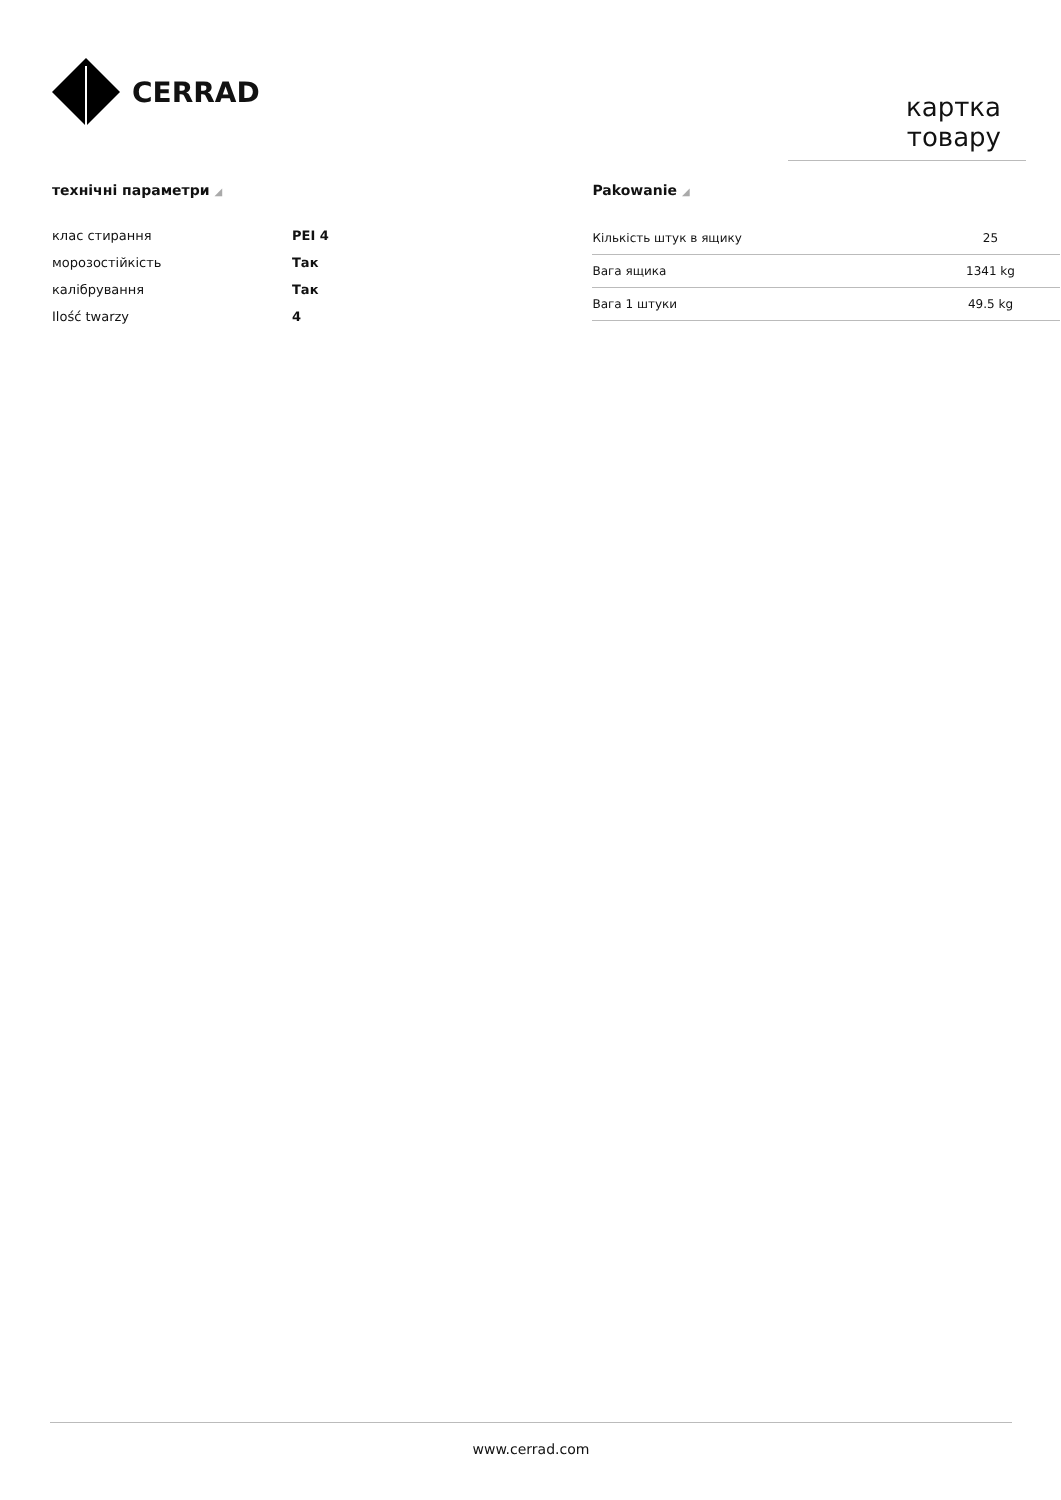CERRAD
картка товару
технічні параметри ◢
| клас стирання | PEI 4 |
| морозостійкість | Так |
| калібрування | Так |
| Ilość twarzy | 4 |
Pakowanie ◢
| Кількість штук в ящику | 25 |
| Вага ящика | 1341 kg |
| Вага 1 штуки | 49.5 kg |
www.cerrad.com